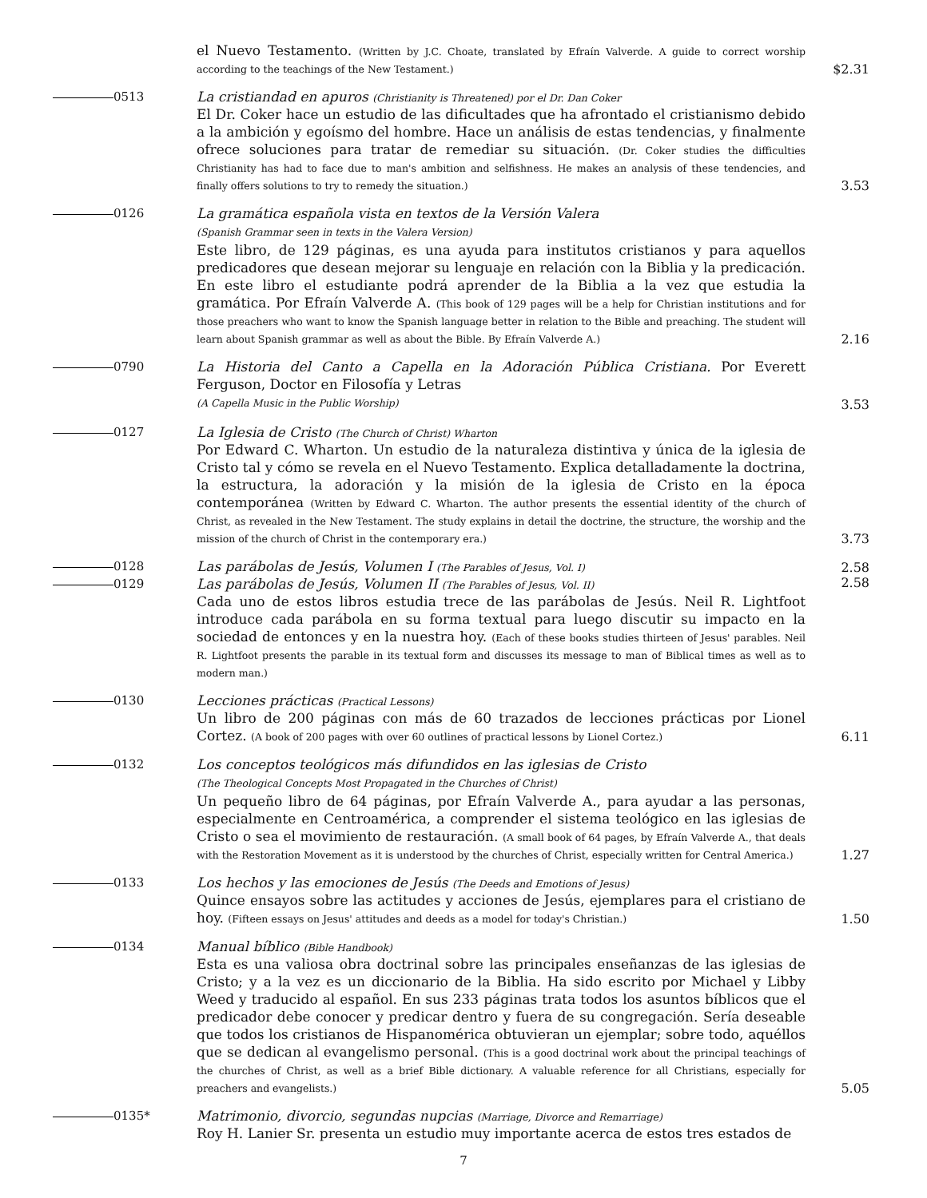el Nuevo Testamento. (Written by J.C. Choate, translated by Efraín Valverde. A guide to correct worship according to the teachings of the New Testament.)
$2.31
0513
La cristiandad en apuros (Christianity is Threatened) por el Dr. Dan Coker
El Dr. Coker hace un estudio de las dificultades que ha afrontado el cristianismo debido a la ambición y egoísmo del hombre. Hace un análisis de estas tendencias, y finalmente ofrece soluciones para tratar de remediar su situación. (Dr. Coker studies the difficulties Christianity has had to face due to man's ambition and selfishness. He makes an analysis of these tendencies, and finally offers solutions to try to remedy the situation.)
3.53
0126
La gramática española vista en textos de la Versión Valera
(Spanish Grammar seen in texts in the Valera Version)
Este libro, de 129 páginas, es una ayuda para institutos cristianos y para aquellos predicadores que desean mejorar su lenguaje en relación con la Biblia y la predicación. En este libro el estudiante podrá aprender de la Biblia a la vez que estudia la gramática. Por Efraín Valverde A. (This book of 129 pages will be a help for Christian institutions and for those preachers who want to know the Spanish language better in relation to the Bible and preaching. The student will learn about Spanish grammar as well as about the Bible. By Efraín Valverde A.)
2.16
0790
La Historia del Canto a Capella en la Adoración Pública Cristiana. Por Everett Ferguson, Doctor en Filosofía y Letras
(A Capella Music in the Public Worship)
3.53
0127
La Iglesia de Cristo (The Church of Christ) Wharton
Por Edward C. Wharton. Un estudio de la naturaleza distintiva y única de la iglesia de Cristo tal y cómo se revela en el Nuevo Testamento. Explica detalladamente la doctrina, la estructura, la adoración y la misión de la iglesia de Cristo en la época contemporánea (Written by Edward C. Wharton. The author presents the essential identity of the church of Christ, as revealed in the New Testament. The study explains in detail the doctrine, the structure, the worship and the mission of the church of Christ in the contemporary era.)
3.73
0128
Las parábolas de Jesús, Volumen I (The Parables of Jesus, Vol. I)
2.58
0129
Las parábolas de Jesús, Volumen II (The Parables of Jesus, Vol. II)
Cada uno de estos libros estudia trece de las parábolas de Jesús. Neil R. Lightfoot introduce cada parábola en su forma textual para luego discutir su impacto en la sociedad de entonces y en la nuestra hoy. (Each of these books studies thirteen of Jesus' parables. Neil R. Lightfoot presents the parable in its textual form and discusses its message to man of Biblical times as well as to modern man.)
2.58
0130
Lecciones prácticas (Practical Lessons)
Un libro de 200 páginas con más de 60 trazados de lecciones prácticas por Lionel Cortez. (A book of 200 pages with over 60 outlines of practical lessons by Lionel Cortez.)
6.11
0132
Los conceptos teológicos más difundidos en las iglesias de Cristo
(The Theological Concepts Most Propagated in the Churches of Christ)
Un pequeño libro de 64 páginas, por Efraín Valverde A., para ayudar a las personas, especialmente en Centroamérica, a comprender el sistema teológico en las iglesias de Cristo o sea el movimiento de restauración. (A small book of 64 pages, by Efraín Valverde A., that deals with the Restoration Movement as it is understood by the churches of Christ, especially written for Central America.)
1.27
0133
Los hechos y las emociones de Jesús (The Deeds and Emotions of Jesus)
Quince ensayos sobre las actitudes y acciones de Jesús, ejemplares para el cristiano de hoy. (Fifteen essays on Jesus' attitudes and deeds as a model for today's Christian.)
1.50
0134
Manual bíblico (Bible Handbook)
Esta es una valiosa obra doctrinal sobre las principales enseñanzas de las iglesias de Cristo; y a la vez es un diccionario de la Biblia. Ha sido escrito por Michael y Libby Weed y traducido al español. En sus 233 páginas trata todos los asuntos bíblicos que el predicador debe conocer y predicar dentro y fuera de su congregación. Sería deseable que todos los cristianos de Hispanomérica obtuvieran un ejemplar; sobre todo, aquéllos que se dedican al evangelismo personal. (This is a good doctrinal work about the principal teachings of the churches of Christ, as well as a brief Bible dictionary. A valuable reference for all Christians, especially for preachers and evangelists.)
5.05
0135*
Matrimonio, divorcio, segundas nupcias (Marriage, Divorce and Remarriage)
Roy H. Lanier Sr. presenta un estudio muy importante acerca de estos tres estados de
7